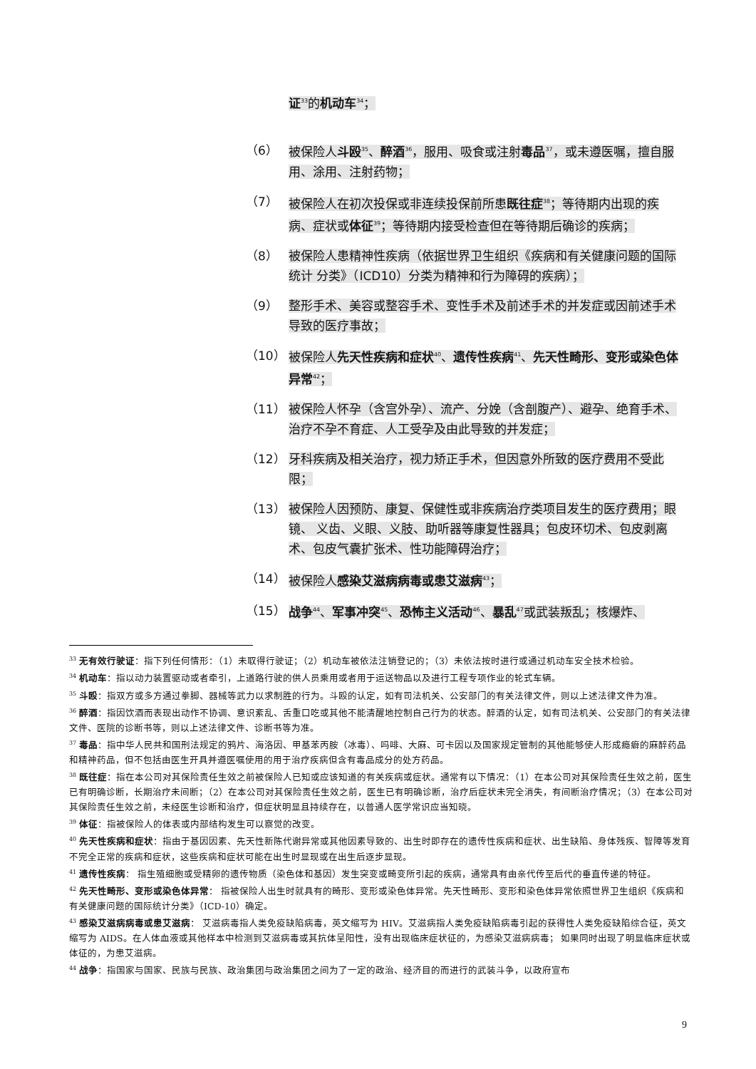证<sup>33</sup>的机动车<sup>34</sup>；
（6） 被保险人斗殴<sup>35</sup>、醉酒<sup>36</sup>，服用、吸食或注射毒品<sup>37</sup>，或未遵医嘱，擅自服用、涂用、注射药物；
（7） 被保险人在初次投保或非连续投保前所患既往症<sup>38</sup>；等待期内出现的疾病、症状或体征<sup>39</sup>；等待期内接受检查但在等待期后确诊的疾病；
（8） 被保险人患精神性疾病（依据世界卫生组织《疾病和有关健康问题的国际统计 分类》（ICD10）分类为精神和行为障碍的疾病）；
（9） 整形手术、美容或整容手术、变性手术及前述手术的并发症或因前述手术导致的医疗事故；
（10） 被保险人先天性疾病和症状<sup>40</sup>、遗传性疾病<sup>41</sup>、先天性畸形、变形或染色体异常<sup>42</sup>；
（11） 被保险人怀孕（含宫外孕）、流产、分娩（含剖腹产）、避孕、绝育手术、 治疗不孕不育症、人工受孕及由此导致的并发症；
（12） 牙科疾病及相关治疗，视力矫正手术，但因意外所致的医疗费用不受此限；
（13） 被保险人因预防、康复、保健性或非疾病治疗类项目发生的医疗费用；眼镜、 义齿、义眼、义肢、助听器等康复性器具；包皮环切术、包皮剥离术、包皮气囊扩张术、性功能障碍治疗；
（14） 被保险人感染艾滋病病毒或患艾滋病<sup>43</sup>；
（15） 战争<sup>44</sup>、军事冲突<sup>45</sup>、恐怖主义活动<sup>46</sup>、暴乱<sup>47</sup>或武装叛乱；核爆炸、
<sup>33</sup> 无有效行驶证：指下列任何情形：（1）未取得行驶证；（2）机动车被依法注销登记的；（3）未依法按时进行或通过机动车安全技术检验。
<sup>34</sup> 机动车：指以动力装置驱动或者牵引，上道路行驶的供人员乘用或者用于运送物品以及进行工程专项作业的轮式车辆。
<sup>35</sup> 斗殴：指双方或多方通过拳脚、器械等武力以求制胜的行为。斗殴的认定，如有司法机关、公安部门的有关法律文件，则以上述法律文件为准。
<sup>36</sup> 醉酒：指因饮酒而表现出动作不协调、意识紊乱、舌重口吃或其他不能清醒地控制自己行为的状态。醉酒的认定，如有司法机关、公安部门的有关法律文件、医院的诊断书等，则以上述法律文件、诊断书等为准。
<sup>37</sup> 毒品：指中华人民共和国刑法规定的鸦片、海洛因、甲基苯丙胺（冰毒）、吗啡、大麻、可卡因以及国家规定管制的其他能够使人形成瘾癖的麻醉药品和精神药品，但不包括由医生开具并遵医嘱使用的用于治疗疾病但含有毒品成分的处方药品。
<sup>38</sup> 既往症：指在本公司对其保险责任生效之前被保险人已知或应该知道的有关疾病或症状。通常有以下情况：（1）在本公司对其保险责任生效之前，医生已有明确诊断，长期治疗未间断；（2）在本公司对其保险责任生效之前，医生已有明确诊断，治疗后症状未完全消失，有间断治疗情况；（3）在本公司对其保险责任生效之前，未经医生诊断和治疗，但症状明显且持续存在，以普通人医学常识应当知晓。
<sup>39</sup> 体征：指被保险人的体表或内部结构发生可以察觉的改变。
<sup>40</sup> 先天性疾病和症状：指由于基因因素、先天性新陈代谢异常或其他因素导致的、出生时即存在的遗传性疾病和症状、出生缺陷、身体残疾、智障等发育不完全正常的疾病和症状，这些疾病和症状可能在出生时显现或在出生后逐步显现。
<sup>41</sup> 遗传性疾病： 指生殖细胞或受精卵的遗传物质（染色体和基因）发生突变或畸变所引起的疾病，通常具有由亲代传至后代的垂直传递的特征。
<sup>42</sup> 先天性畸形、变形或染色体异常： 指被保险人出生时就具有的畸形、变形或染色体异常。先天性畸形、变形和染色体异常依照世界卫生组织《疾病和有关健康问题的国际统计分类》（ICD-10）确定。
<sup>43</sup> 感染艾滋病病毒或患艾滋病： 艾滋病毒指人类免疫缺陷病毒，英文缩写为 HIV。艾滋病指人类免疫缺陷病毒引起的获得性人类免疫缺陷综合征，英文缩写为 AIDS。在人体血液或其他样本中检测到艾滋病毒或其抗体呈阳性，没有出现临床症状征的，为感染艾滋病病毒； 如果同时出现了明显临床症状或体征的，为患艾滋病。
<sup>44</sup> 战争：指国家与国家、民族与民族、政治集团与政治集团之间为了一定的政治、经济目的而进行的武装斗争，以政府宣布
9